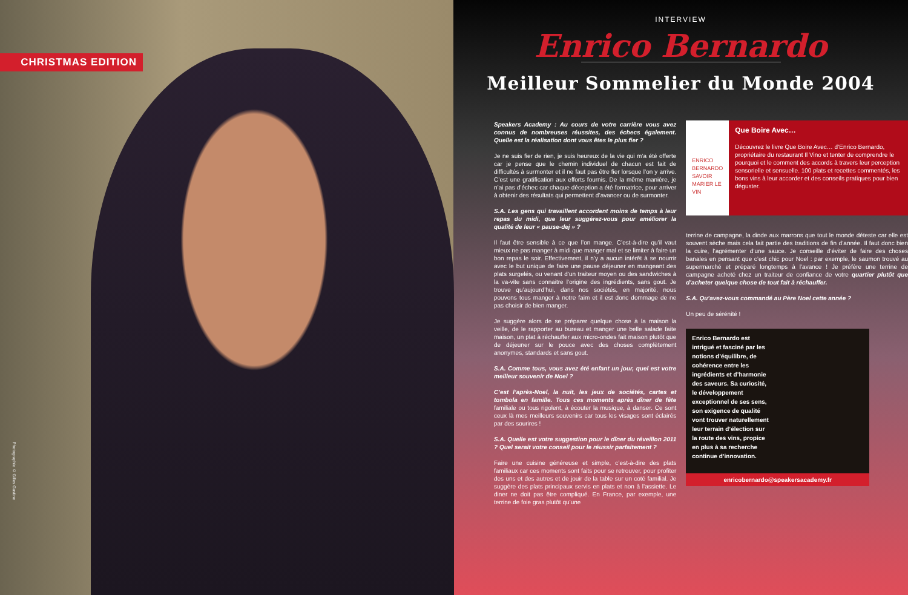CHRISTMAS EDITION
Photographie © Gilles Gustine
INTERVIEW
Enrico Bernardo
Meilleur Sommelier du Monde 2004
Speakers Academy : Au cours de votre carrière vous avez connus de nombreuses réussites, des échecs également. Quelle est la réalisation dont vous êtes le plus fier ?
Je ne suis fier de rien, je suis heureux de la vie qui m’a été offerte car je pense que le chemin individuel de chacun est fait de difficultés à surmonter et il ne faut pas être fier lorsque l’on y arrive. C’est une gratification aux efforts fournis. De la même manière, je n’ai pas d’échec car chaque déception a été formatrice, pour arriver à obtenir des résultats qui permettent d’avancer ou de surmonter.
S.A. Les gens qui travaillent accordent moins de temps à leur repas du midi, que leur suggérez-vous pour améliorer la qualité de leur « pause-dej » ?
Il faut être sensible à ce que l’on mange. C’est-à-dire qu’il vaut mieux ne pas manger à midi que manger mal et se limiter à faire un bon repas le soir. Effectivement, il n’y a aucun intérêt à se nourrir avec le but unique de faire une pause déjeuner en mangeant des plats surgelés, ou venant d’un traiteur moyen ou des sandwiches à la va-vite sans connaitre l’origine des ingrédients, sans gout. Je trouve qu’aujourd’hui, dans nos sociétés, en majorité, nous pouvons tous manger à notre faim et il est donc dommage de ne pas choisir de bien manger.
Je suggère alors de se préparer quelque chose à la maison la veille, de le rapporter au bureau et manger une belle salade faite maison, un plat à réchauffer aux micro-ondes fait maison plutôt que de déjeuner sur le pouce avec des choses complètement anonymes, standards et sans gout.
S.A. Comme tous, vous avez été enfant un jour, quel est votre meilleur souvenir de Noel ?
C’est l’après-Noel, la nuit, les jeux de sociétés, cartes et tombola en famille. Tous ces moments après dîner de fête familiale ou tous rigolent, à écouter la musique, à danser. Ce sont ceux là mes meilleurs souvenirs car tous les visages sont éclairés par des sourires !
S.A. Quelle est votre suggestion pour le dîner du réveillon 2011 ? Quel serait votre conseil pour le réussir parfaitement ?
Faire une cuisine généreuse et simple, c’est-à-dire des plats familiaux car ces moments sont faits pour se retrouver, pour profiter des uns et des autres et de jouir de la table sur un coté familial. Je suggère des plats principaux servis en plats et non à l’assiette. Le diner ne doit pas être compliqué. En France, par exemple, une terrine de foie gras plutôt qu’une
ENRICO BERNARDO SAVOIR MARIER LE VIN
Que Boire Avec…
Découvrez le livre Que Boire Avec… d’Enrico Bernardo, propriétaire du restaurant Il Vino et tenter de comprendre le pourquoi et le comment des accords à travers leur perception sensorielle et sensuelle. 100 plats et recettes commentés, les bons vins à leur accorder et des conseils pratiques pour bien déguster.
terrine de campagne, la dinde aux marrons que tout le monde déteste car elle est souvent sèche mais cela fait partie des traditions de fin d’année. Il faut donc bien la cuire, l’agrémenter d’une sauce. Je conseille d’éviter de faire des choses banales en pensant que c’est chic pour Noel : par exemple, le saumon trouvé au supermarché et préparé longtemps à l’avance ! Je préfère une terrine de campagne acheté chez un traiteur de confiance de votre quartier plutôt que d’acheter quelque chose de tout fait à réchauffer.
S.A. Qu’avez-vous commandé au Père Noel cette année ?
Un peu de sérénité !
Enrico Bernardo est intrigué et fasciné par les notions d’équilibre, de cohérence entre les ingrédients et d’harmonie des saveurs. Sa curiosité, le développement exceptionnel de ses sens, son exigence de qualité vont trouver naturellement leur terrain d’élection sur la route des vins, propice en plus à sa recherche continue d’innovation.
enricobernardo@speakersacademy.fr